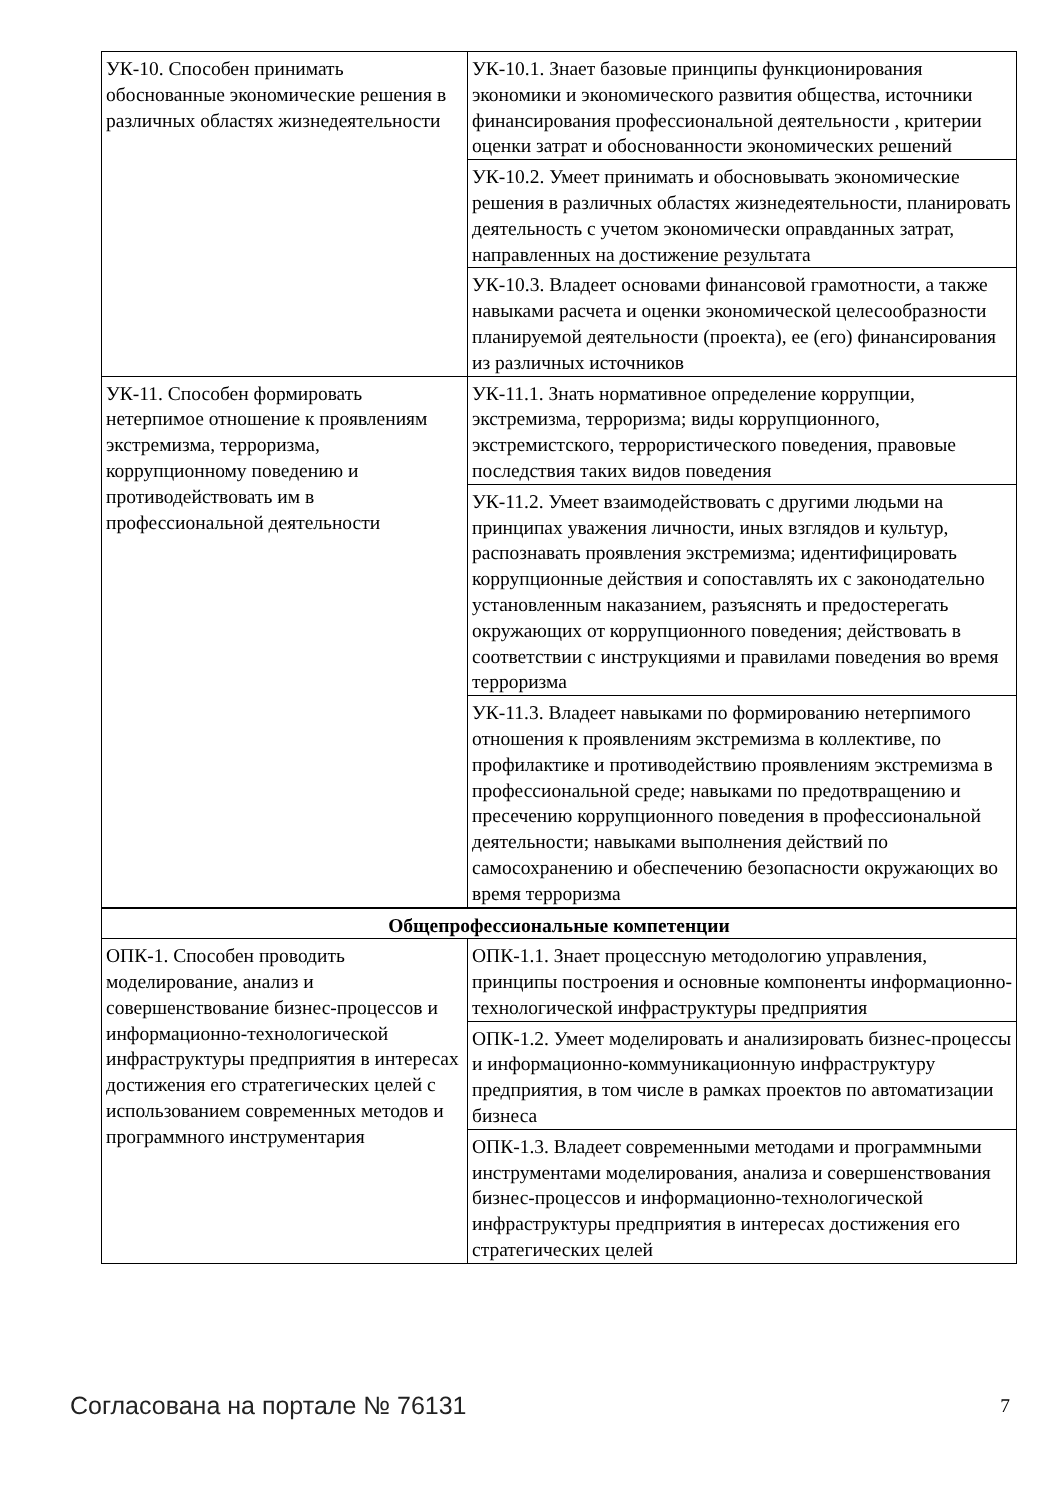| УК-10. Способен принимать обоснованные экономические решения в различных областях жизнедеятельности | УК-10.1. Знает базовые принципы функционирования экономики и экономического развития общества, источники финансирования профессиональной деятельности , критерии оценки затрат и обоснованности экономических решений |
| | УК-10.2. Умеет принимать и обосновывать экономические решения в различных областях жизнедеятельности, планировать деятельность с учетом экономически оправданных затрат, направленных на достижение результата |
| | УК-10.3. Владеет основами финансовой грамотности, а также навыками расчета и оценки экономической целесообразности планируемой деятельности (проекта), ее (его) финансирования из различных источников |
| УК-11. Способен формировать нетерпимое отношение к проявлениям экстремизма, терроризма, коррупционному поведению и противодействовать им в профессиональной деятельности | УК-11.1. Знать нормативное определение коррупции, экстремизма, терроризма; виды коррупционного, экстремистского, террористического поведения, правовые последствия таких видов поведения |
| | УК-11.2. Умеет взаимодействовать с другими людьми на принципах уважения личности, иных взглядов и культур, распознавать проявления экстремизма; идентифицировать коррупционные действия и сопоставлять их с законодательно установленным наказанием, разъяснять и предостерегать окружающих от коррупционного поведения; действовать в соответствии с инструкциями и правилами поведения во время терроризма |
| | УК-11.3. Владеет навыками по формированию нетерпимого отношения к проявлениям экстремизма в коллективе, по профилактике и противодействию проявлениям экстремизма в профессиональной среде; навыками по предотвращению и пресечению коррупционного поведения в профессиональной деятельности; навыками выполнения действий по самосохранению и обеспечению безопасности окружающих во время терроризма |
| Общепрофессиональные компетенции | |
| ОПК-1. Способен проводить моделирование, анализ и совершенствование бизнес-процессов и информационно-технологической инфраструктуры предприятия в интересах достижения его стратегических целей с использованием современных методов и программного инструментария | ОПК-1.1. Знает процессную методологию управления, принципы построения и основные компоненты информационно-технологической инфраструктуры предприятия |
| | ОПК-1.2. Умеет моделировать и анализировать бизнес-процессы и информационно-коммуникационную инфраструктуру предприятия, в том числе в рамках проектов по автоматизации бизнеса |
| | ОПК-1.3. Владеет современными методами и программными инструментами моделирования, анализа и совершенствования бизнес-процессов и информационно-технологической инфраструктуры предприятия в интересах достижения его стратегических целей |
Согласована на портале № 76131 7